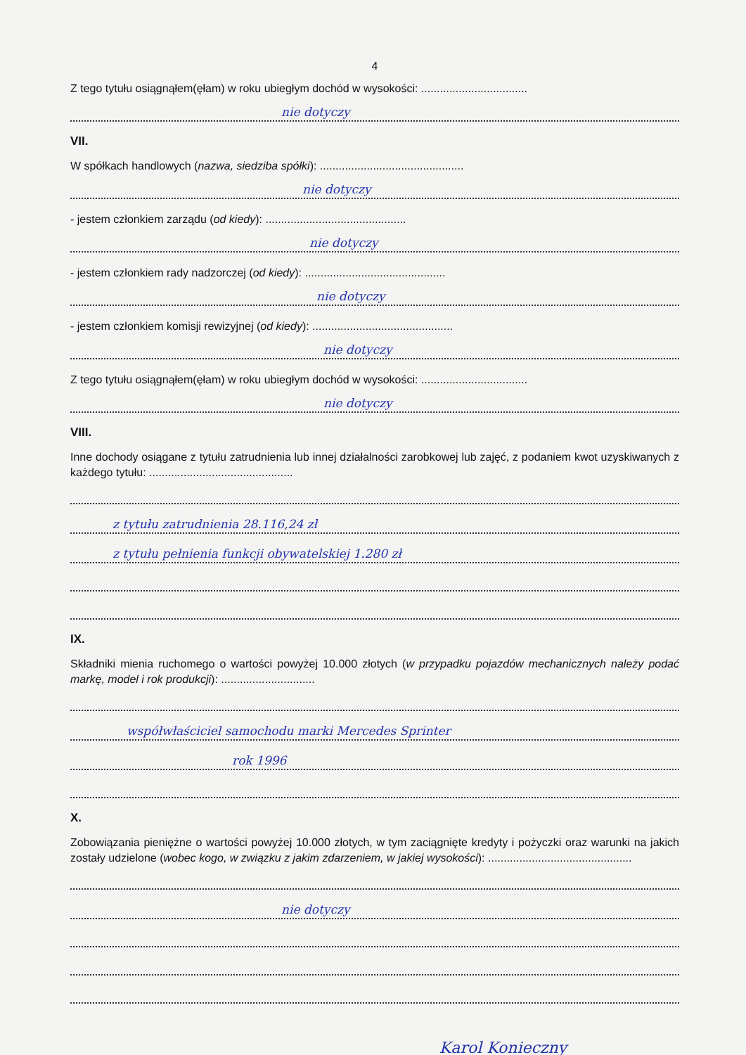4
Z tego tytułu osiągnąłem(ęłam) w roku ubiegłym dochód w wysokości: ..................................
nie dotyczy
VII.
W spółkach handlowych (nazwa, siedziba spółki): ..............................................
nie dotyczy
- jestem członkiem zarządu (od kiedy): .............................................
nie dotyczy
- jestem członkiem rady nadzorczej (od kiedy): .............................................
nie dotyczy
- jestem członkiem komisji rewizyjnej (od kiedy): .............................................
nie dotyczy
Z tego tytułu osiągnąłem(ęłam) w roku ubiegłym dochód w wysokości: ..................................
nie dotyczy
VIII.
Inne dochody osiągane z tytułu zatrudnienia lub innej działalności zarobkowej lub zajęć, z podaniem kwot uzyskiwanych z każdego tytułu: ..............................................
z tytułu zatrudnienia 28.116,24 zł
z tytułu pełnienia funkcji obywatelskiej 1.280 zł
IX.
Składniki mienia ruchomego o wartości powyżej 10.000 złotych (w przypadku pojazdów mechanicznych należy podać markę, model i rok produkcji): ..............................
współwłaściciel samochodu marki Mercedes Sprinter
rok 1996
X.
Zobowiązania pieniężne o wartości powyżej 10.000 złotych, w tym zaciągnięte kredyty i pożyczki oraz warunki na jakich zostały udzielone (wobec kogo, w związku z jakim zdarzeniem, w jakiej wysokości): ..............................................
nie dotyczy
Karol Konieczny